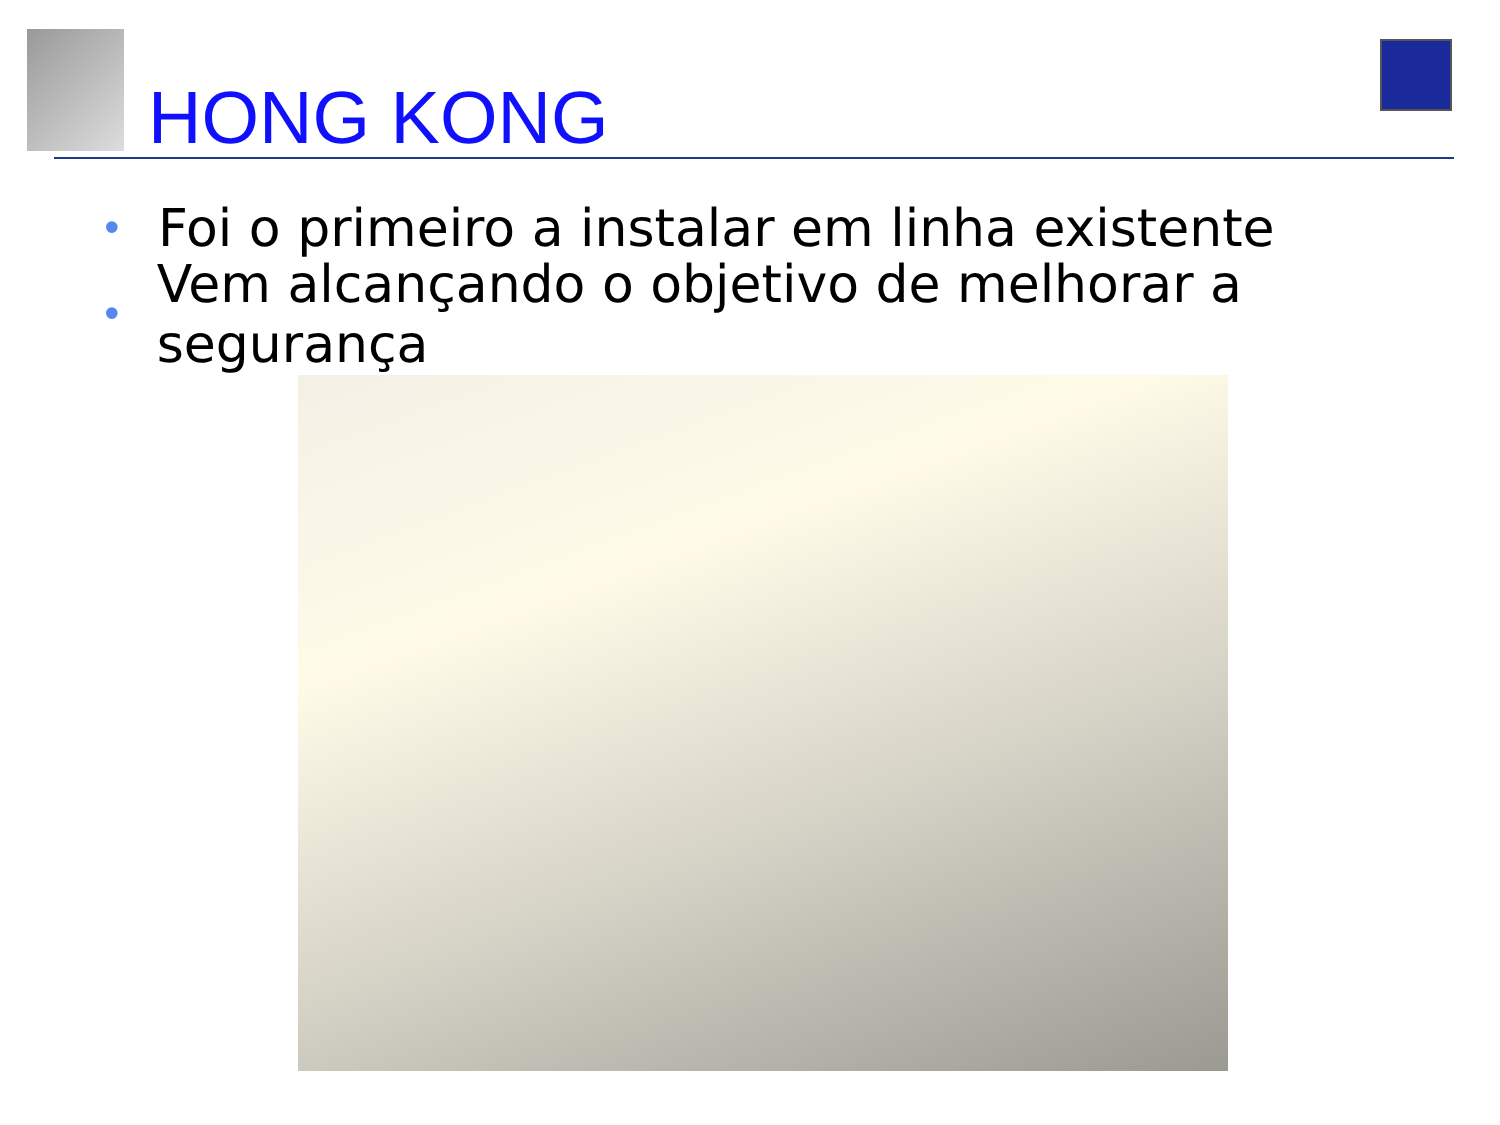HONG KONG
• Foi o primeiro a instalar em linha existente
• Vem alcançando o objetivo de melhorar a segurança